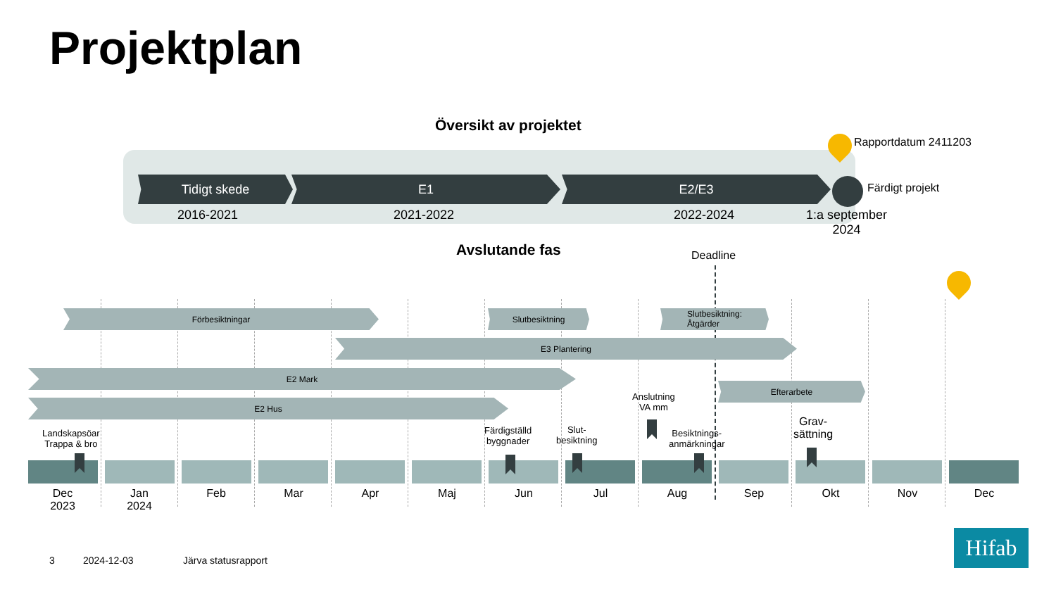Projektplan
Översikt av projektet
Rapportdatum 2411203
Tidigt skede E1 E2/E3 Färdigt projekt
2016-2021 2021-2022 2022-2024
1:a september
2024
Avslutande fas Deadline
Förbesiktningar Slutbesiktning
Slutbesiktning:
Åtgärder
E3 Plantering
E2 Mark
Efterarbete
E2 Hus
Landskapsöar
Trappa & bro
Färdigställd
byggnader
Slut-
besiktning
Anslutning
VA mm
Besiktnings-
anmärkningar
Grav-
sättning
Dec
2023
Jan
2024
Feb Mar Apr Maj Jun Jul Aug Sep Okt Nov Dec
3 2024-12-03 Järva statusrapport
Hifab